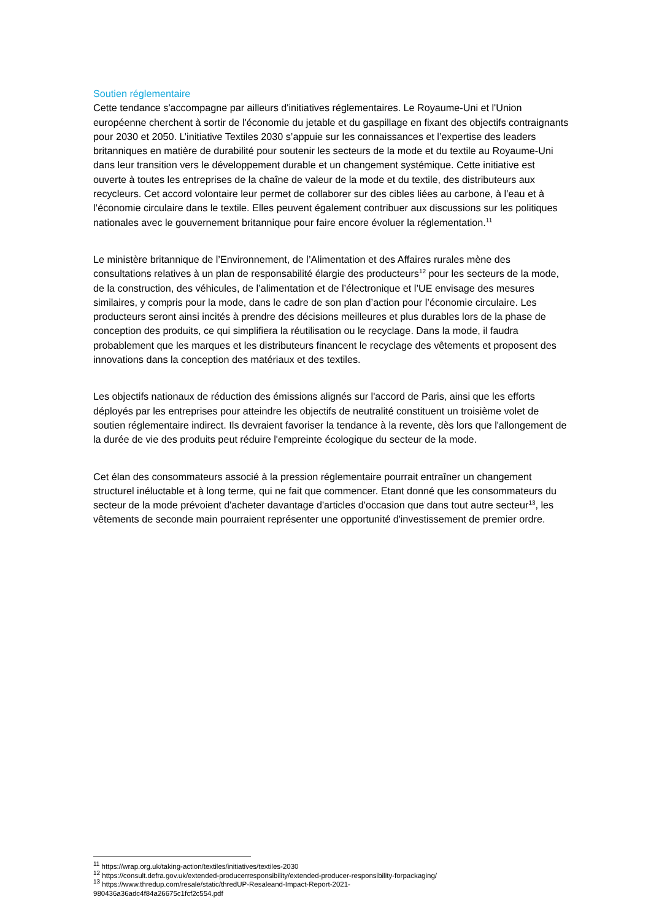Soutien réglementaire
Cette tendance s'accompagne par ailleurs d'initiatives réglementaires. Le Royaume-Uni et l'Union européenne cherchent à sortir de l'économie du jetable et du gaspillage en fixant des objectifs contraignants pour 2030 et 2050. L’initiative Textiles 2030 s’appuie sur les connaissances et l’expertise des leaders britanniques en matière de durabilité pour soutenir les secteurs de la mode et du textile au Royaume-Uni dans leur transition vers le développement durable et un changement systémique. Cette initiative est ouverte à toutes les entreprises de la chaîne de valeur de la mode et du textile, des distributeurs aux recycleurs. Cet accord volontaire leur permet de collaborer sur des cibles liées au carbone, à l’eau et à l’économie circulaire dans le textile. Elles peuvent également contribuer aux discussions sur les politiques nationales avec le gouvernement britannique pour faire encore évoluer la réglementation.<sup>11</sup>
Le ministère britannique de l’Environnement, de l’Alimentation et des Affaires rurales mène des consultations relatives à un plan de responsabilité élargie des producteurs<sup>12</sup> pour les secteurs de la mode, de la construction, des véhicules, de l’alimentation et de l’électronique et l’UE envisage des mesures similaires, y compris pour la mode, dans le cadre de son plan d’action pour l’économie circulaire. Les producteurs seront ainsi incités à prendre des décisions meilleures et plus durables lors de la phase de conception des produits, ce qui simplifiera la réutilisation ou le recyclage. Dans la mode, il faudra probablement que les marques et les distributeurs financent le recyclage des vêtements et proposent des innovations dans la conception des matériaux et des textiles.
Les objectifs nationaux de réduction des émissions alignés sur l'accord de Paris, ainsi que les efforts déployés par les entreprises pour atteindre les objectifs de neutralité constituent un troisième volet de soutien réglementaire indirect. Ils devraient favoriser la tendance à la revente, dès lors que l'allongement de la durée de vie des produits peut réduire l'empreinte écologique du secteur de la mode.
Cet élan des consommateurs associé à la pression réglementaire pourrait entraîner un changement structurel inéluctable et à long terme, qui ne fait que commencer. Etant donné que les consommateurs du secteur de la mode prévoient d'acheter davantage d'articles d'occasion que dans tout autre secteur<sup>13</sup>, les vêtements de seconde main pourraient représenter une opportunité d'investissement de premier ordre.
<sup>11</sup> https://wrap.org.uk/taking-action/textiles/initiatives/textiles-2030
<sup>12</sup> https://consult.defra.gov.uk/extended-producerresponsibility/extended-producer-responsibility-forpackaging/
<sup>13</sup> https://www.thredup.com/resale/static/thredUP-Resaleand-Impact-Report-2021-
980436a36adc4f84a26675c1fcf2c554.pdf